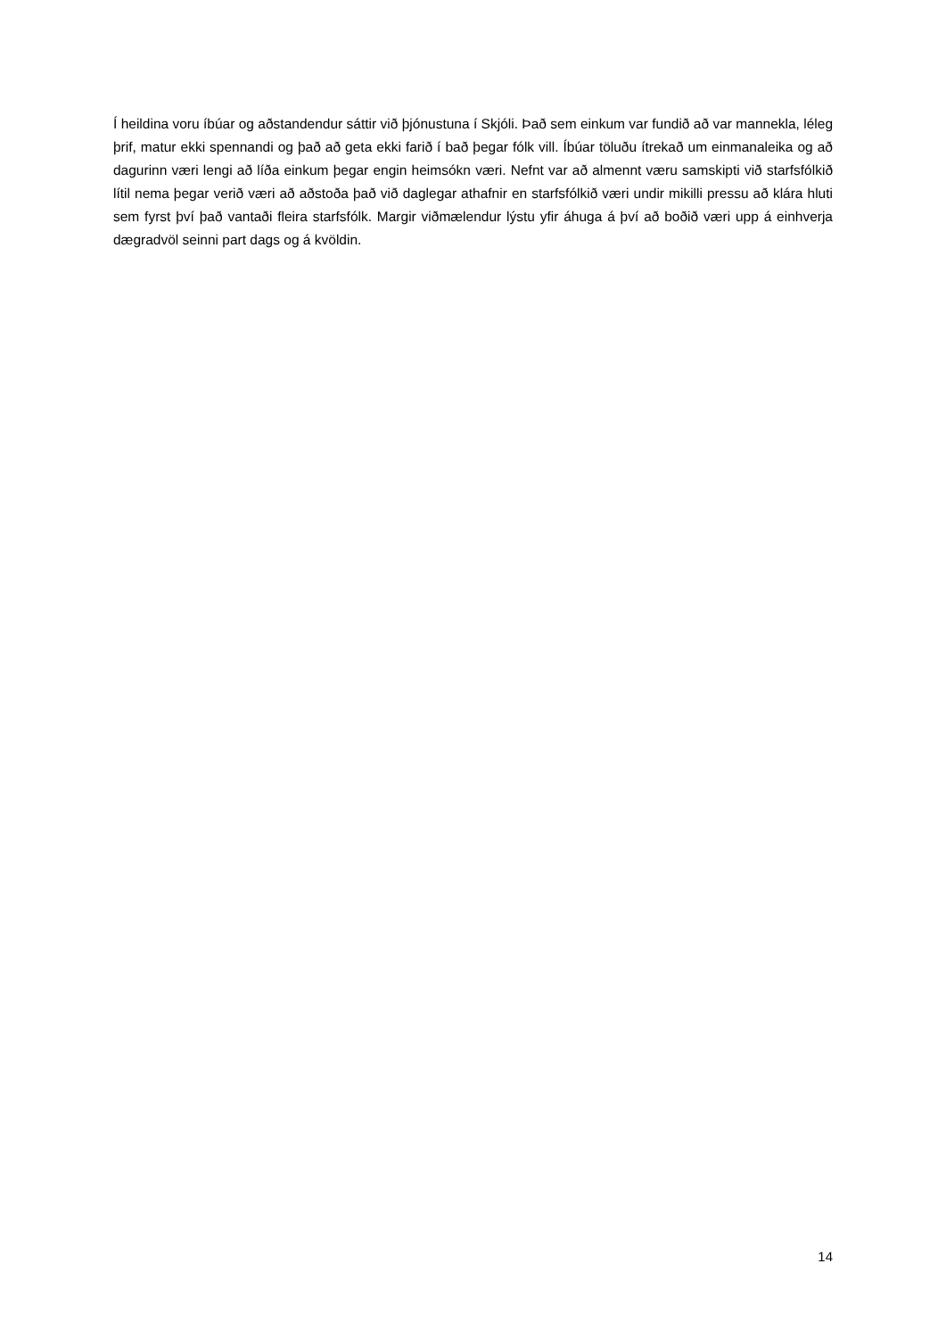Í heildina voru íbúar og aðstandendur sáttir við þjónustuna í Skjóli. Það sem einkum var fundið að var mannekla, léleg þrif, matur ekki spennandi og það að geta ekki farið í bað þegar fólk vill. Íbúar töluðu ítrekað um einmanaleika og að dagurinn væri lengi að líða einkum þegar engin heimsókn væri. Nefnt var að almennt væru samskipti við starfsfólkið lítil nema þegar verið væri að aðstoða það við daglegar athafnir en starfsfólkið væri undir mikilli pressu að klára hluti sem fyrst því það vantaði fleira starfsfólk. Margir viðmælendur lýstu yfir áhuga á því að boðið væri upp á einhverja dægradvöl seinni part dags og á kvöldin.
14